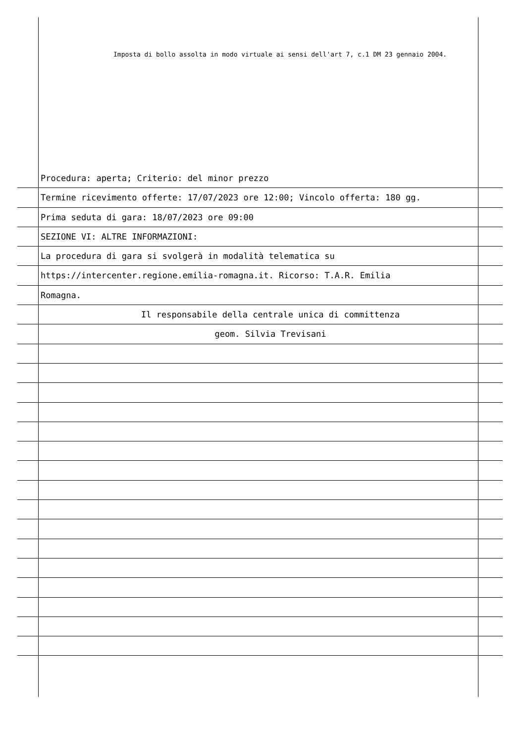Imposta di bollo assolta in modo virtuale ai sensi dell'art 7, c.1 DM 23 gennaio 2004.
Procedura: aperta; Criterio: del minor prezzo
Termine ricevimento offerte: 17/07/2023 ore 12:00; Vincolo offerta: 180 gg.
Prima seduta di gara: 18/07/2023 ore 09:00
SEZIONE VI: ALTRE INFORMAZIONI:
La procedura di gara si svolgerà in modalità telematica su
https://intercenter.regione.emilia-romagna.it. Ricorso: T.A.R. Emilia
Romagna.
Il responsabile della centrale unica di committenza
geom. Silvia Trevisani